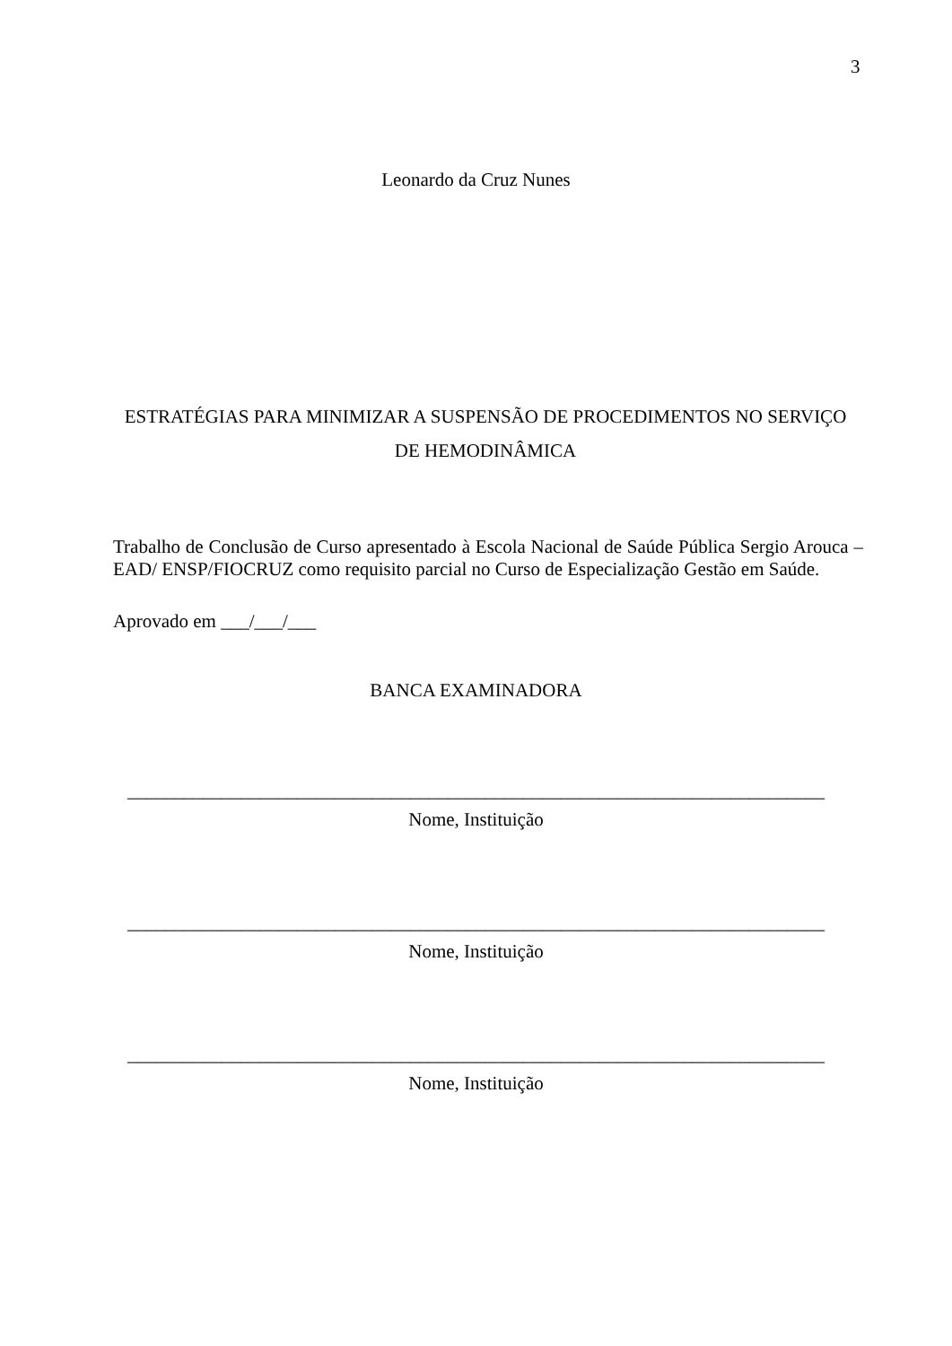3
Leonardo da Cruz Nunes
ESTRATÉGIAS PARA MINIMIZAR A SUSPENSÃO DE PROCEDIMENTOS NO SERVIÇO DE HEMODINÂMICA
Trabalho de Conclusão de Curso apresentado à Escola Nacional de Saúde Pública Sergio Arouca – EAD/ ENSP/FIOCRUZ como requisito parcial no Curso de Especialização Gestão em Saúde.
Aprovado em ___/___/___
BANCA EXAMINADORA
__________________________________________________________________________
Nome, Instituição
__________________________________________________________________________
Nome, Instituição
__________________________________________________________________________
Nome, Instituição